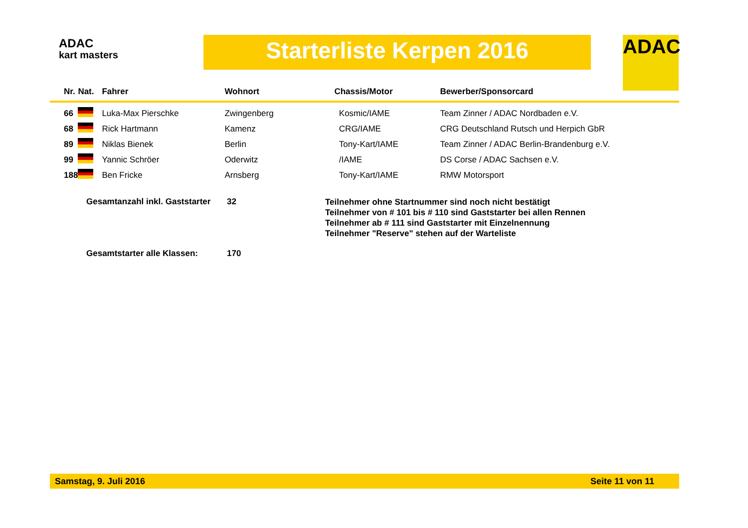ADAC
kart masters
Starterliste Kerpen 2016 ADAC
| Nr. | Nat. | Fahrer | Wohnort | Chassis/Motor | Bewerber/Sponsorcard |
| --- | --- | --- | --- | --- | --- |
| 66 | | Luka-Max Pierschke | Zwingenberg | Kosmic/IAME | Team Zinner / ADAC Nordbaden e.V. |
| 68 | | Rick Hartmann | Kamenz | CRG/IAME | CRG Deutschland Rutsch und Herpich GbR |
| 89 | | Niklas Bienek | Berlin | Tony-Kart/IAME | Team Zinner / ADAC Berlin-Brandenburg e.V. |
| 99 | | Yannic Schröer | Oderwitz | /IAME | DS Corse / ADAC Sachsen e.V. |
| 188 | | Ben Fricke | Arnsberg | Tony-Kart/IAME | RMW Motorsport |
Gesamtanzahl inkl. Gaststarter
32
Teilnehmer ohne Startnummer sind noch nicht bestätigt
Teilnehmer von # 101 bis # 110 sind Gaststarter bei allen Rennen
Teilnehmer ab # 111 sind Gaststarter mit Einzelnennung
Teilnehmer "Reserve" stehen auf der Warteliste
Gesamtstarter alle Klassen: 170
Samstag, 9. Juli 2016 Seite 11 von 11